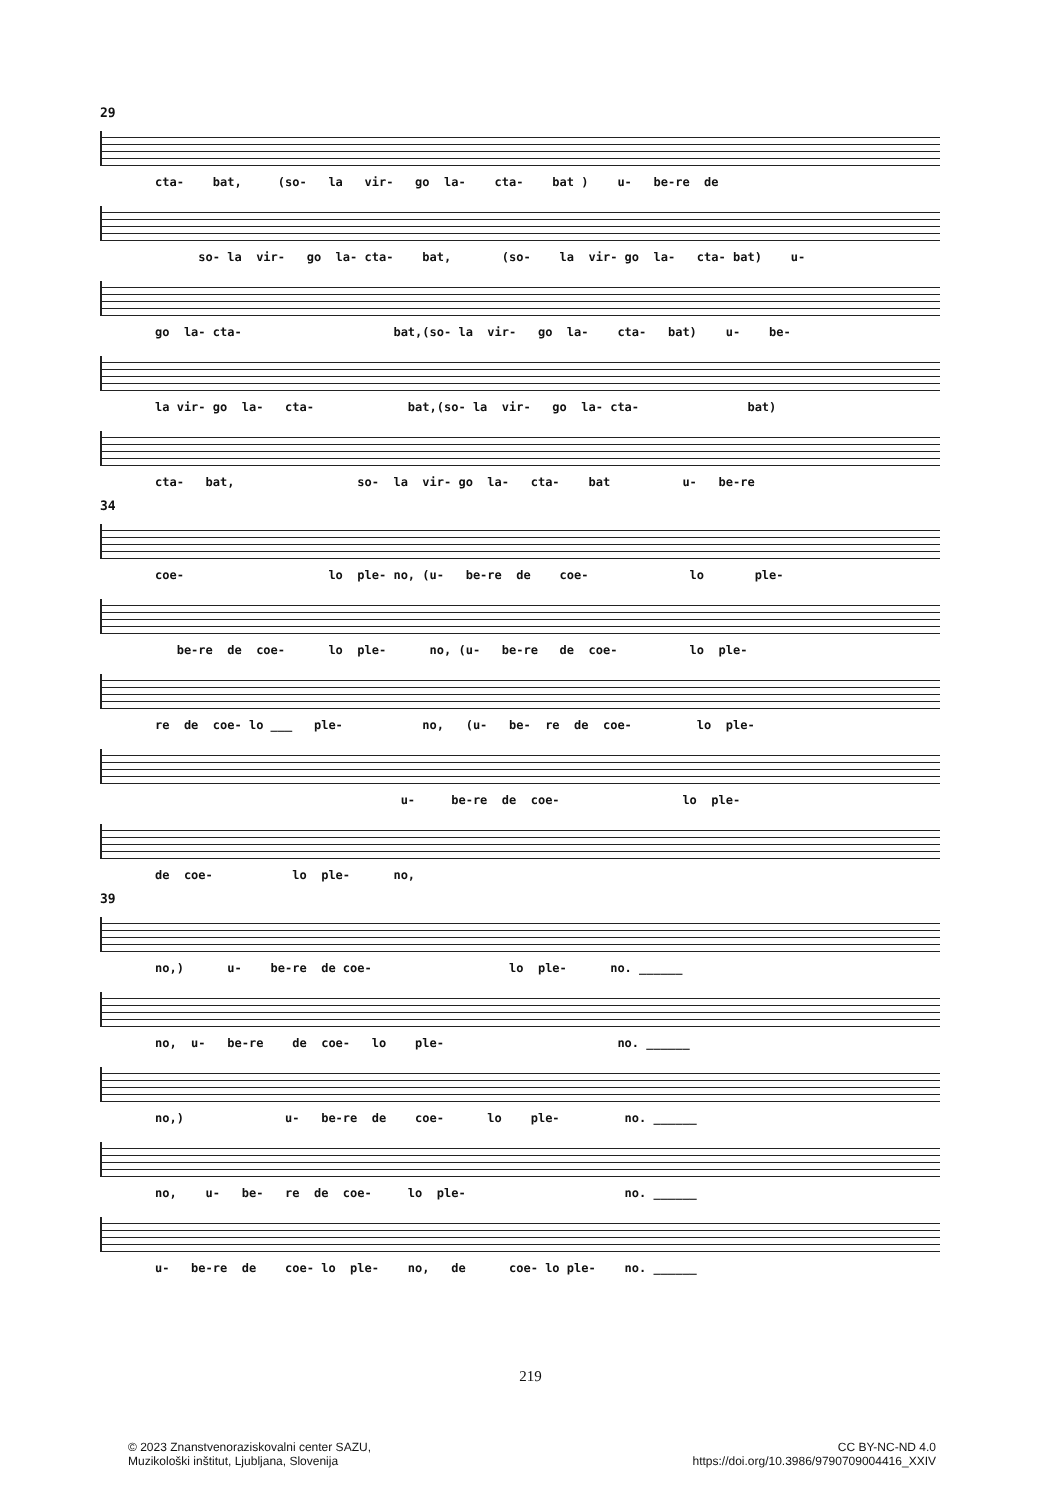29
cta- bat, (so- la vir- go la- cta- bat ) u- be-re de
so- la vir- go la- cta- bat, (so- la vir- go la- cta- bat) u-
go la- cta- bat,(so- la vir- go la- cta- bat) u- be-
la vir- go la- cta- bat,(so- la vir- go la- cta- bat)
cta- bat, so- la vir- go la- cta- bat u- be-re
34
coe- lo ple- no, (u- be-re de coe- lo ple-
be-re de coe- lo ple- no, (u- be-re de coe- lo ple-
re de coe- lo ___ ple- no, (u- be- re de coe- lo ple-
u- be-re de coe- lo ple-
de coe- lo ple- no,
39
no,) u- be-re de coe- lo ple- no. ______
no, u- be-re de coe- lo ple- no. ______
no,) u- be-re de coe- lo ple- no. ______
no, u- be- re de coe- lo ple- no. ______
u- be-re de coe- lo ple- no, de coe- lo ple- no. ______
219
© 2023 Znanstvenoraziskovalni center SAZU,
Muzikološki inštitut, Ljubljana, Slovenija
CC BY-NC-ND 4.0
https://doi.org/10.3986/9790709004416_XXIV